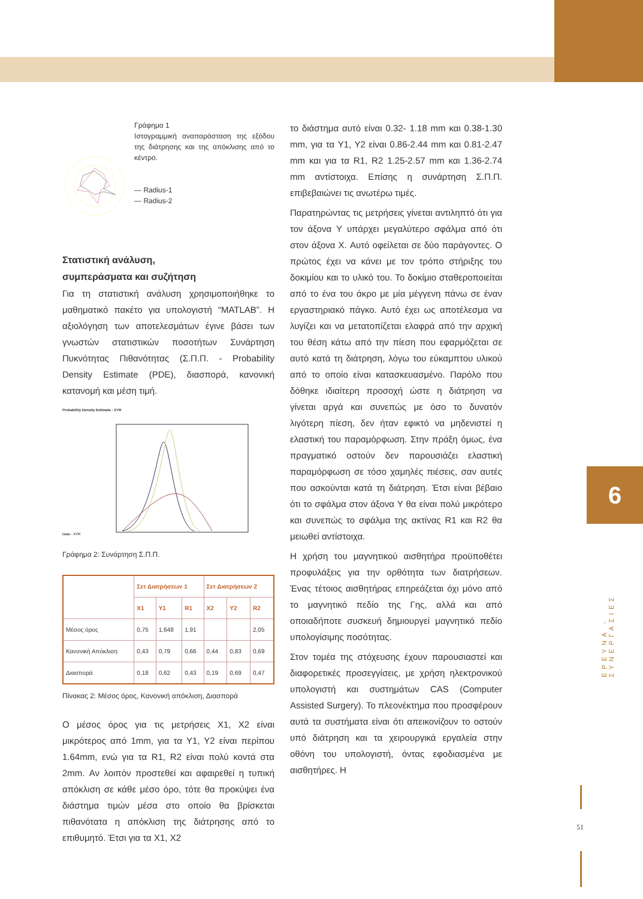6
ΕΡΕΥΝΑ - ΣΥΝΕΡΓΑΣΙΕΣ
51
Γράφημα 1
Ιστογραμμική αναπαράσταση της εξόδου της διάτρησης και της απόκλισης από το κέντρο.
— Radius-1
— Radius-2
Στατιστική ανάλυση,
συμπεράσματα και συζήτηση
Για τη στατιστική ανάλυση χρησιμοποιήθηκε το μαθηματικό πακέτο για υπολογιστή “MATLAB”. Η αξιολόγηση των αποτελεσμάτων έγινε βάσει των γνωστών στατιστικών ποσοτήτων Συνάρτηση Πυκνότητας Πιθανότητας (Σ.Π.Π. - Probability Density Estimate (PDE), διασπορά, κανονική κατανομή και μέση τιμή.
Probability Density Estimate - XYR
Data - XYR
Γράφημα 2: Συνάρτηση Σ.Π.Π.
| | Σετ Διατρήσεων 1 | | | Σετ Διατρήσεων 2 | | |
| --- | --- | --- | --- | --- | --- | --- |
| | X1 | Y1 | R1 | X2 | Y2 | R2 |
| Μέσος όρος | 0,75 | 1,648 | 1,91 | | | 2,05 |
| Κανονική Απόκλιση | 0,43 | 0,79 | 0,66 | 0,44 | 0,83 | 0,69 |
| Διασπορά | 0,18 | 0,62 | 0,43 | 0,19 | 0,69 | 0,47 |
Πίνακας 2: Μέσος όρος, Κανονική απόκλιση, Διασπορά
Ο μέσος όρος για τις μετρήσεις X1, X2 είναι μικρότερος από 1mm, για τα Y1, Y2 είναι περίπου 1.64mm, ενώ για τα R1, R2 είναι πολύ κοντά στα 2mm. Αν λοιπόν προστεθεί και αφαιρεθεί η τυπική απόκλιση σε κάθε μέσο όρο, τότε θα προκύψει ένα διάστημα τιμών μέσα στο οποίο θα βρίσκεται πιθανότατα η απόκλιση της διάτρησης από το επιθυμητό. Έτσι για τα X1, X2
το διάστημα αυτό είναι 0.32- 1.18 mm και 0.38-1.30 mm, για τα Y1, Y2 είναι 0.86-2.44 mm και 0.81-2.47 mm και για τα R1, R2 1.25-2.57 mm και 1.36-2.74 mm αντίστοιχα. Επίσης η συνάρτηση Σ.Π.Π. επιβεβαιώνει τις ανωτέρω τιμές.
Παρατηρώντας τις μετρήσεις γίνεται αντιληπτό ότι για τον άξονα Y υπάρχει μεγαλύτερο σφάλμα από ότι στον άξονα X. Αυτό οφείλεται σε δύο παράγοντες. Ο πρώτος έχει να κάνει με τον τρόπο στήριξης του δοκιμίου και το υλικό του. Το δοκίμιο σταθεροποιείται από το ένα του άκρο με μία μέγγενη πάνω σε έναν εργαστηριακό πάγκο. Αυτό έχει ως αποτέλεσμα να λυγίζει και να μετατοπίζεται ελαφρά από την αρχική του θέση κάτω από την πίεση που εφαρμόζεται σε αυτό κατά τη διάτρηση, λόγω του εύκαμπτου υλικού από το οποίο είναι κατασκευασμένο. Παρόλο που δόθηκε ιδιαίτερη προσοχή ώστε η διάτρηση να γίνεται αργά και συνεπώς με όσο το δυνατόν λιγότερη πίεση, δεν ήταν εφικτό να μηδενιστεί η ελαστική του παραμόρφωση. Στην πράξη όμως, ένα πραγματικό οστούν δεν παρουσιάζει ελαστική παραμόρφωση σε τόσο χαμηλές πιέσεις, σαν αυτές που ασκούνται κατά τη διάτρηση. Έτσι είναι βέβαιο ότι το σφάλμα στον άξονα Y θα είναι πολύ μικρότερο και συνεπώς το σφάλμα της ακτίνας R1 και R2 θα μειωθεί αντίστοιχα.
Η χρήση του μαγνητικού αισθητήρα προϋποθέτει προφυλάξεις για την ορθότητα των διατρήσεων. Ένας τέτοιος αισθητήρας επηρεάζεται όχι μόνο από το μαγνητικό πεδίο της Γης, αλλά και από οποιαδήποτε συσκευή δημιουργεί μαγνητικό πεδίο υπολογίσιμης ποσότητας.
Στον τομέα της στόχευσης έχουν παρουσιαστεί και διαφορετικές προσεγγίσεις, με χρήση ηλεκτρονικού υπολογιστή και συστημάτων CAS (Computer Assisted Surgery). Το πλεονέκτημα που προσφέρουν αυτά τα συστήματα είναι ότι απεικονίζουν το οστούν υπό διάτρηση και τα χειρουργικά εργαλεία στην οθόνη του υπολογιστή, όντας εφοδιασμένα με αισθητήρες. Η